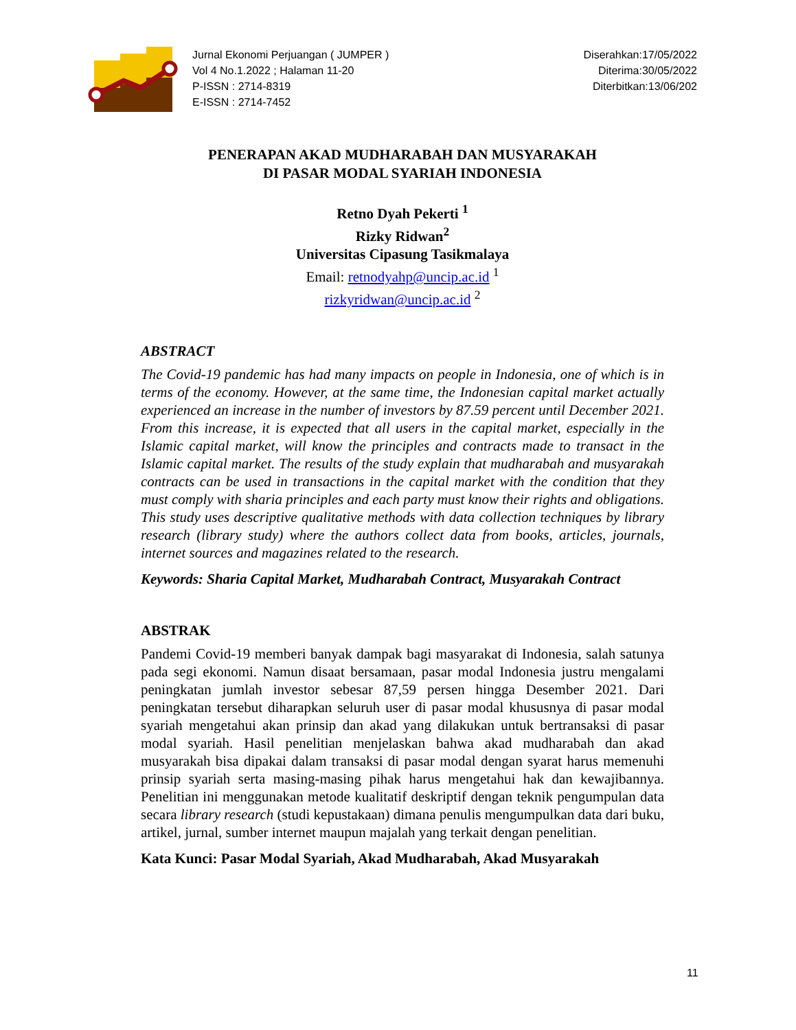Jurnal Ekonomi Perjuangan ( JUMPER )
Vol 4 No.1.2022 ; Halaman 11-20
P-ISSN : 2714-8319
E-ISSN : 2714-7452
Diserahkan:17/05/2022
Diterima:30/05/2022
Diterbitkan:13/06/202
PENERAPAN AKAD MUDHARABAH DAN MUSYARAKAH
DI PASAR MODAL SYARIAH INDONESIA
Retno Dyah Pekerti <sup>1</sup>
Rizky Ridwan<sup>2</sup>
Universitas Cipasung Tasikmalaya
Email: retnodyahp@uncip.ac.id <sup>1</sup>
rizkyridwan@uncip.ac.id <sup>2</sup>
ABSTRACT
The Covid-19 pandemic has had many impacts on people in Indonesia, one of which is in terms of the economy. However, at the same time, the Indonesian capital market actually experienced an increase in the number of investors by 87.59 percent until December 2021. From this increase, it is expected that all users in the capital market, especially in the Islamic capital market, will know the principles and contracts made to transact in the Islamic capital market. The results of the study explain that mudharabah and musyarakah contracts can be used in transactions in the capital market with the condition that they must comply with sharia principles and each party must know their rights and obligations. This study uses descriptive qualitative methods with data collection techniques by library research (library study) where the authors collect data from books, articles, journals, internet sources and magazines related to the research.
Keywords: Sharia Capital Market, Mudharabah Contract, Musyarakah Contract
ABSTRAK
Pandemi Covid-19 memberi banyak dampak bagi masyarakat di Indonesia, salah satunya pada segi ekonomi. Namun disaat bersamaan, pasar modal Indonesia justru mengalami peningkatan jumlah investor sebesar 87,59 persen hingga Desember 2021. Dari peningkatan tersebut diharapkan seluruh user di pasar modal khususnya di pasar modal syariah mengetahui akan prinsip dan akad yang dilakukan untuk bertransaksi di pasar modal syariah. Hasil penelitian menjelaskan bahwa akad mudharabah dan akad musyarakah bisa dipakai dalam transaksi di pasar modal dengan syarat harus memenuhi prinsip syariah serta masing-masing pihak harus mengetahui hak dan kewajibannya. Penelitian ini menggunakan metode kualitatif deskriptif dengan teknik pengumpulan data secara library research (studi kepustakaan) dimana penulis mengumpulkan data dari buku, artikel, jurnal, sumber internet maupun majalah yang terkait dengan penelitian.
Kata Kunci: Pasar Modal Syariah, Akad Mudharabah, Akad Musyarakah
11